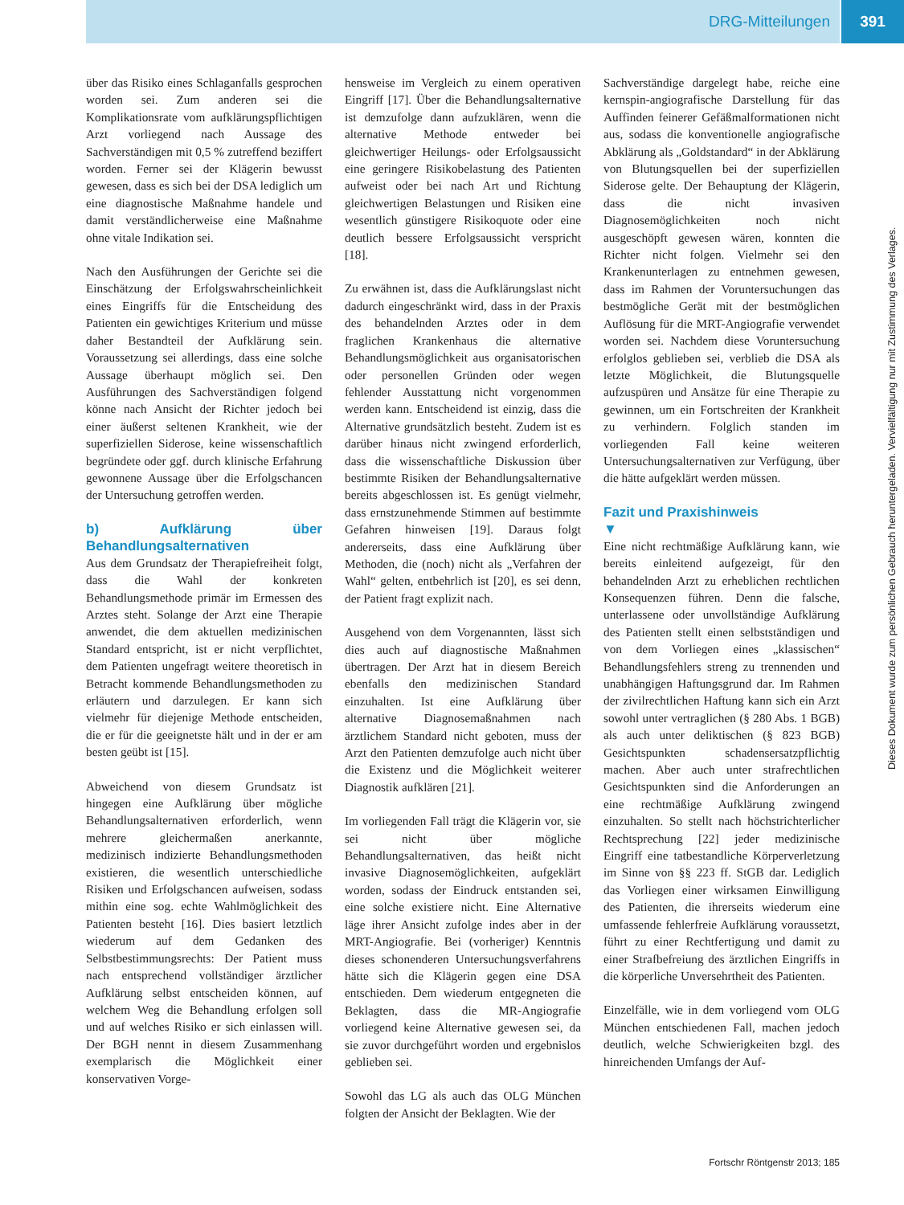DRG-Mitteilungen 391
über das Risiko eines Schlaganfalls gesprochen worden sei. Zum anderen sei die Komplikationsrate vom aufklärungspflichtigen Arzt vorliegend nach Aussage des Sachverständigen mit 0,5 % zutreffend beziffert worden. Ferner sei der Klägerin bewusst gewesen, dass es sich bei der DSA lediglich um eine diagnostische Maßnahme handele und damit verständlicherweise eine Maßnahme ohne vitale Indikation sei.
Nach den Ausführungen der Gerichte sei die Einschätzung der Erfolgswahrscheinlichkeit eines Eingriffs für die Entscheidung des Patienten ein gewichtiges Kriterium und müsse daher Bestandteil der Aufklärung sein. Voraussetzung sei allerdings, dass eine solche Aussage überhaupt möglich sei. Den Ausführungen des Sachverständigen folgend könne nach Ansicht der Richter jedoch bei einer äußerst seltenen Krankheit, wie der superfiziellen Siderose, keine wissenschaftlich begründete oder ggf. durch klinische Erfahrung gewonnene Aussage über die Erfolgschancen der Untersuchung getroffen werden.
b) Aufklärung über Behandlungsalternativen
Aus dem Grundsatz der Therapiefreiheit folgt, dass die Wahl der konkreten Behandlungsmethode primär im Ermessen des Arztes steht. Solange der Arzt eine Therapie anwendet, die dem aktuellen medizinischen Standard entspricht, ist er nicht verpflichtet, dem Patienten ungefragt weitere theoretisch in Betracht kommende Behandlungsmethoden zu erläutern und darzulegen. Er kann sich vielmehr für diejenige Methode entscheiden, die er für die geeignetste hält und in der er am besten geübt ist [15].
Abweichend von diesem Grundsatz ist hingegen eine Aufklärung über mögliche Behandlungsalternativen erforderlich, wenn mehrere gleichermaßen anerkannte, medizinisch indizierte Behandlungsmethoden existieren, die wesentlich unterschiedliche Risiken und Erfolgschancen aufweisen, sodass mithin eine sog. echte Wahlmöglichkeit des Patienten besteht [16]. Dies basiert letztlich wiederum auf dem Gedanken des Selbstbestimmungsrechts: Der Patient muss nach entsprechend vollständiger ärztlicher Aufklärung selbst entscheiden können, auf welchem Weg die Behandlung erfolgen soll und auf welches Risiko er sich einlassen will. Der BGH nennt in diesem Zusammenhang exemplarisch die Möglichkeit einer konservativen Vorge-
hensweise im Vergleich zu einem operativen Eingriff [17]. Über die Behandlungsalternative ist demzufolge dann aufzuklären, wenn die alternative Methode entweder bei gleichwertiger Heilungs- oder Erfolgsaussicht eine geringere Risikobelastung des Patienten aufweist oder bei nach Art und Richtung gleichwertigen Belastungen und Risiken eine wesentlich günstigere Risikoquote oder eine deutlich bessere Erfolgsaussicht verspricht [18].
Zu erwähnen ist, dass die Aufklärungslast nicht dadurch eingeschränkt wird, dass in der Praxis des behandelnden Arztes oder in dem fraglichen Krankenhaus die alternative Behandlungsmöglichkeit aus organisatorischen oder personellen Gründen oder wegen fehlender Ausstattung nicht vorgenommen werden kann. Entscheidend ist einzig, dass die Alternative grundsätzlich besteht. Zudem ist es darüber hinaus nicht zwingend erforderlich, dass die wissenschaftliche Diskussion über bestimmte Risiken der Behandlungsalternative bereits abgeschlossen ist. Es genügt vielmehr, dass ernstzunehmende Stimmen auf bestimmte Gefahren hinweisen [19]. Daraus folgt andererseits, dass eine Aufklärung über Methoden, die (noch) nicht als „Verfahren der Wahl“ gelten, entbehrlich ist [20], es sei denn, der Patient fragt explizit nach.
Ausgehend von dem Vorgenannten, lässt sich dies auch auf diagnostische Maßnahmen übertragen. Der Arzt hat in diesem Bereich ebenfalls den medizinischen Standard einzuhalten. Ist eine Aufklärung über alternative Diagnosemaßnahmen nach ärztlichem Standard nicht geboten, muss der Arzt den Patienten demzufolge auch nicht über die Existenz und die Möglichkeit weiterer Diagnostik aufklären [21].
Im vorliegenden Fall trägt die Klägerin vor, sie sei nicht über mögliche Behandlungsalternativen, das heißt nicht invasive Diagnosemöglichkeiten, aufgeklärt worden, sodass der Eindruck entstanden sei, eine solche existiere nicht. Eine Alternative läge ihrer Ansicht zufolge indes aber in der MRT-Angiografie. Bei (vorheriger) Kenntnis dieses schonenderen Untersuchungsverfahrens hätte sich die Klägerin gegen eine DSA entschieden. Dem wiederum entgegneten die Beklagten, dass die MR-Angiografie vorliegend keine Alternative gewesen sei, da sie zuvor durchgeführt worden und ergebnislos geblieben sei.
Sowohl das LG als auch das OLG München folgten der Ansicht der Beklagten. Wie der
Sachverständige dargelegt habe, reiche eine kernspin-angiografische Darstellung für das Auffinden feinerer Gefäßmalformationen nicht aus, sodass die konventionelle angiografische Abklärung als „Goldstandard“ in der Abklärung von Blutungsquellen bei der superfiziellen Siderose gelte. Der Behauptung der Klägerin, dass die nicht invasiven Diagnosemöglichkeiten noch nicht ausgeschöpft gewesen wären, konnten die Richter nicht folgen. Vielmehr sei den Krankenunterlagen zu entnehmen gewesen, dass im Rahmen der Voruntersuchungen das bestmögliche Gerät mit der bestmöglichen Auflösung für die MRT-Angiografie verwendet worden sei. Nachdem diese Voruntersuchung erfolglos geblieben sei, verblieb die DSA als letzte Möglichkeit, die Blutungsquelle aufzuspüren und Ansätze für eine Therapie zu gewinnen, um ein Fortschreiten der Krankheit zu verhindern. Folglich standen im vorliegenden Fall keine weiteren Untersuchungsalternativen zur Verfügung, über die hätte aufgeklärt werden müssen.
Fazit und Praxishinweis
▼
Eine nicht rechtmäßige Aufklärung kann, wie bereits einleitend aufgezeigt, für den behandelnden Arzt zu erheblichen rechtlichen Konsequenzen führen. Denn die falsche, unterlassene oder unvollständige Aufklärung des Patienten stellt einen selbstständigen und von dem Vorliegen eines „klassischen“ Behandlungsfehlers streng zu trennenden und unabhängigen Haftungsgrund dar. Im Rahmen der zivilrechtlichen Haftung kann sich ein Arzt sowohl unter vertraglichen (§ 280 Abs. 1 BGB) als auch unter deliktischen (§ 823 BGB) Gesichtspunkten schadensersatzpflichtig machen. Aber auch unter strafrechtlichen Gesichtspunkten sind die Anforderungen an eine rechtmäßige Aufklärung zwingend einzuhalten. So stellt nach höchstrichterlicher Rechtsprechung [22] jeder medizinische Eingriff eine tatbestandliche Körperverletzung im Sinne von §§ 223 ff. StGB dar. Lediglich das Vorliegen einer wirksamen Einwilligung des Patienten, die ihrerseits wiederum eine umfassende fehlerfreie Aufklärung voraussetzt, führt zu einer Rechtfertigung und damit zu einer Strafbefreiung des ärztlichen Eingriffs in die körperliche Unversehrtheit des Patienten.
Einzelfälle, wie in dem vorliegend vom OLG München entschiedenen Fall, machen jedoch deutlich, welche Schwierigkeiten bzgl. des hinreichenden Umfangs der Auf-
Dieses Dokument wurde zum persönlichen Gebrauch heruntergeladen. Vervielfältigung nur mit Zustimmung des Verlages.
Fortschr Röntgenstr 2013; 185